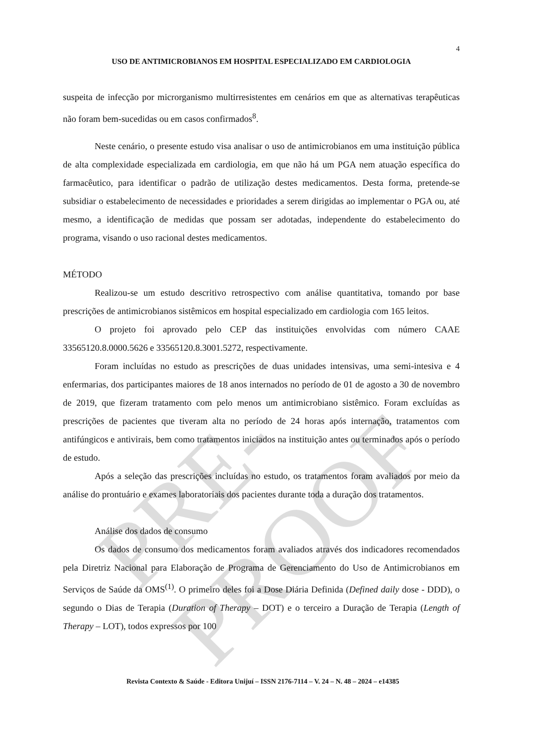PRE-PROOF
4
USO DE ANTIMICROBIANOS EM HOSPITAL ESPECIALIZADO EM CARDIOLOGIA
suspeita de infecção por microrganismo multirresistentes em cenários em que as alternativas terapêuticas não foram bem-sucedidas ou em casos confirmados<sup>8</sup>.
Neste cenário, o presente estudo visa analisar o uso de antimicrobianos em uma instituição pública de alta complexidade especializada em cardiologia, em que não há um PGA nem atuação específica do farmacêutico, para identificar o padrão de utilização destes medicamentos. Desta forma, pretende-se subsidiar o estabelecimento de necessidades e prioridades a serem dirigidas ao implementar o PGA ou, até mesmo, a identificação de medidas que possam ser adotadas, independente do estabelecimento do programa, visando o uso racional destes medicamentos.
MÉTODO
Realizou-se um estudo descritivo retrospectivo com análise quantitativa, tomando por base prescrições de antimicrobianos sistêmicos em hospital especializado em cardiologia com 165 leitos.
O projeto foi aprovado pelo CEP das instituições envolvidas com número CAAE 33565120.8.0000.5626 e 33565120.8.3001.5272, respectivamente.
Foram incluídas no estudo as prescrições de duas unidades intensivas, uma semi-intesiva e 4 enfermarias, dos participantes maiores de 18 anos internados no período de 01 de agosto a 30 de novembro de 2019, que fizeram tratamento com pelo menos um antimicrobiano sistêmico. Foram excluídas as prescrições de pacientes que tiveram alta no período de 24 horas após internação, tratamentos com antifúngicos e antivirais, bem como tratamentos iniciados na instituição antes ou terminados após o período de estudo.
Após a seleção das prescrições incluídas no estudo, os tratamentos foram avaliados por meio da análise do prontuário e exames laboratoriais dos pacientes durante toda a duração dos tratamentos.
Análise dos dados de consumo
Os dados de consumo dos medicamentos foram avaliados através dos indicadores recomendados pela Diretriz Nacional para Elaboração de Programa de Gerenciamento do Uso de Antimicrobianos em Serviços de Saúde da OMS<sup>(1)</sup>. O primeiro deles foi a Dose Diária Definida (Defined daily dose - DDD), o segundo o Dias de Terapia (Duration of Therapy – DOT) e o terceiro a Duração de Terapia (Length of Therapy – LOT), todos expressos por 100
Revista Contexto & Saúde - Editora Unijuí – ISSN 2176-7114 – V. 24 – N. 48 – 2024 – e14385